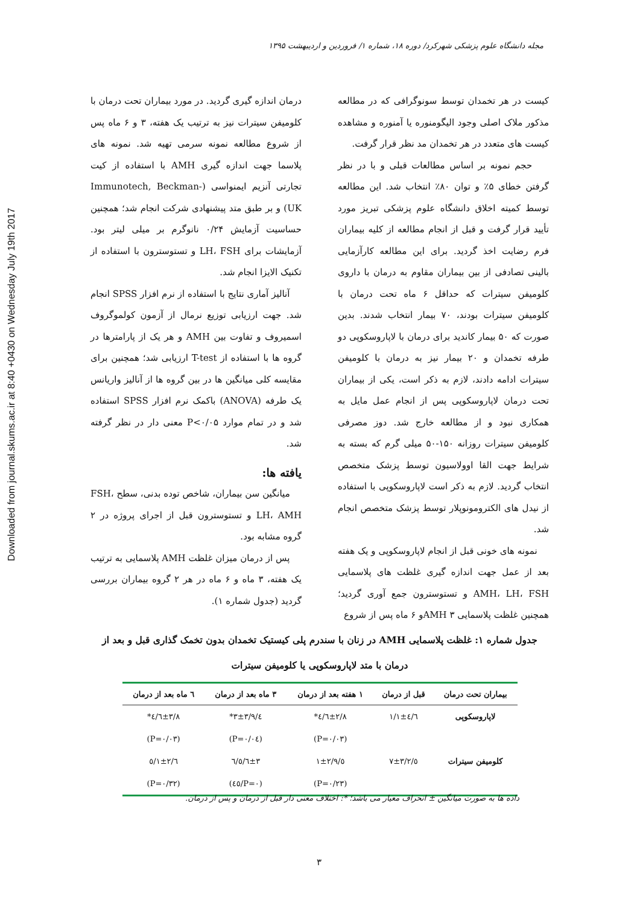Downloaded from journal.skums.ac.ir at 8:40 +0430 on Wednesday July 19th 2017
مجله دانشگاه علوم پزشکی شهرکرد/ دوره ۱۸، شماره ۱/ فروردین و اردیبهشت ۱۳۹۵
کیست در هر تخمدان توسط سونوگرافی که در مطالعه مذکور ملاک اصلی وجود الیگومنوره یا آمنوره و مشاهده کیست های متعدد در هر تخمدان مد نظر قرار گرفت.
حجم نمونه بر اساس مطالعات قبلی و با در نظر گرفتن خطای ۵٪ و توان ۸۰٪ انتخاب شد. این مطالعه توسط کمیته اخلاق دانشگاه علوم پزشکی تبریز مورد تأیید قرار گرفت و قبل از انجام مطالعه از کلیه بیماران فرم رضایت اخذ گردید. برای این مطالعه کارآزمایی بالینی تصادفی از بین بیماران مقاوم به درمان با داروی کلومیفن سیترات که حداقل ۶ ماه تحت درمان با کلومیفن سیترات بودند، ۷۰ بیمار انتخاب شدند. بدین صورت که ۵۰ بیمار کاندید برای درمان با لاپاروسکوپی دو طرفه تخمدان و ۲۰ بیمار نیز به درمان با کلومیفن سیترات ادامه دادند، لازم به ذکر است، یکی از بیماران تحت درمان لاپاروسکوپی پس از انجام عمل مایل به همکاری نبود و از مطالعه خارج شد. دوز مصرفی کلومیفن سیترات روزانه ۱۵۰-۵۰ میلی گرم که بسته به شرایط جهت القا اوولاسیون توسط پزشک متخصص انتخاب گردید. لازم به ذکر است لاپاروسکوپی با استفاده از نیدل های الکترومونوپلار توسط پزشک متخصص انجام شد.
نمونه های خونی قبل از انجام لاپاروسکوپی و یک هفته بعد از عمل جهت اندازه گیری غلظت های پلاسمایی AMH، LH، FSH و تستوسترون جمع آوری گردید؛ همچنین غلظت پلاسمایی AMH ۳و ۶ ماه پس از شروع
درمان اندازه گیری گردید. در مورد بیماران تحت درمان با کلومیفن سیترات نیز به ترتیب یک هفته، ۳ و ۶ ماه پس از شروع مطالعه نمونه سرمی تهیه شد. نمونه های پلاسما جهت اندازه گیری AMH با استفاده از کیت تجارتی آنزیم ایمنواسی (Immunotech, Beckman-UK) و بر طبق متد پیشنهادی شرکت انجام شد؛ همچنین حساسیت آزمایش ۰/۲۴ نانوگرم بر میلی لیتر بود. آزمایشات برای LH، FSH و تستوسترون با استفاده از تکنیک الایزا انجام شد.
آنالیز آماری نتایج با استفاده از نرم افزار SPSS انجام شد. جهت ارزیابی توزیع نرمال از آزمون کولموگروف اسمیروف و تفاوت بین AMH و هر یک از پارامترها در گروه ها با استفاده از T-test ارزیابی شد؛ همچنین برای مقایسه کلی میانگین ها در بین گروه ها از آنالیز واریانس یک طرفه (ANOVA) باکمک نرم افزار SPSS استفاده شد و در تمام موارد P<۰/۰۵ معنی دار در نظر گرفته شد.
یافته ها:
میانگین سن بیماران، شاخص توده بدنی، سطح FSH، LH، AMH و تستوسترون قبل از اجرای پروژه در ۲ گروه مشابه بود.
پس از درمان میزان غلظت AMH پلاسمایی به ترتیب یک هفته، ۳ ماه و ۶ ماه در هر ۲ گروه بیماران بررسی گردید (جدول شماره ۱).
جدول شماره ۱: غلظت پلاسمایی AMH در زنان با سندرم پلی کیستیک تخمدان بدون تخمک گذاری قبل و بعد از درمان با متد لاپاروسکوپی یا کلومیفن سیترات
| بیماران تحت درمان | قبل از درمان | ۱ هفته بعد از درمان | ۳ ماه بعد از درمان | ٦ ماه بعد از درمان |
| --- | --- | --- | --- | --- |
| لاپاروسکوپی | ٦/۱±٤/۱ | ٤/٦±۲/۸* | ٤/۳±۳/۹* | ٤/٦±۳/۸* |
| | | (P=۰/۰۳) | (P=۰/۰٤) | (P=۰/۰۳) |
| کلومیفن سیترات | ٥/۷±۳/۲ | ٥/۱±۲/۹ | ٥/٦±۳/٦ | ٦/۱±۲/٥ |
| | | (P=۰/۲۳) | (P=۰/٤٥) | (P=۰/۳۲) |
داده ها به صورت میانگین ± انحراف معیار می باشد؛ *: اختلاف معنی دار قبل از درمان و پس از درمان.
۳